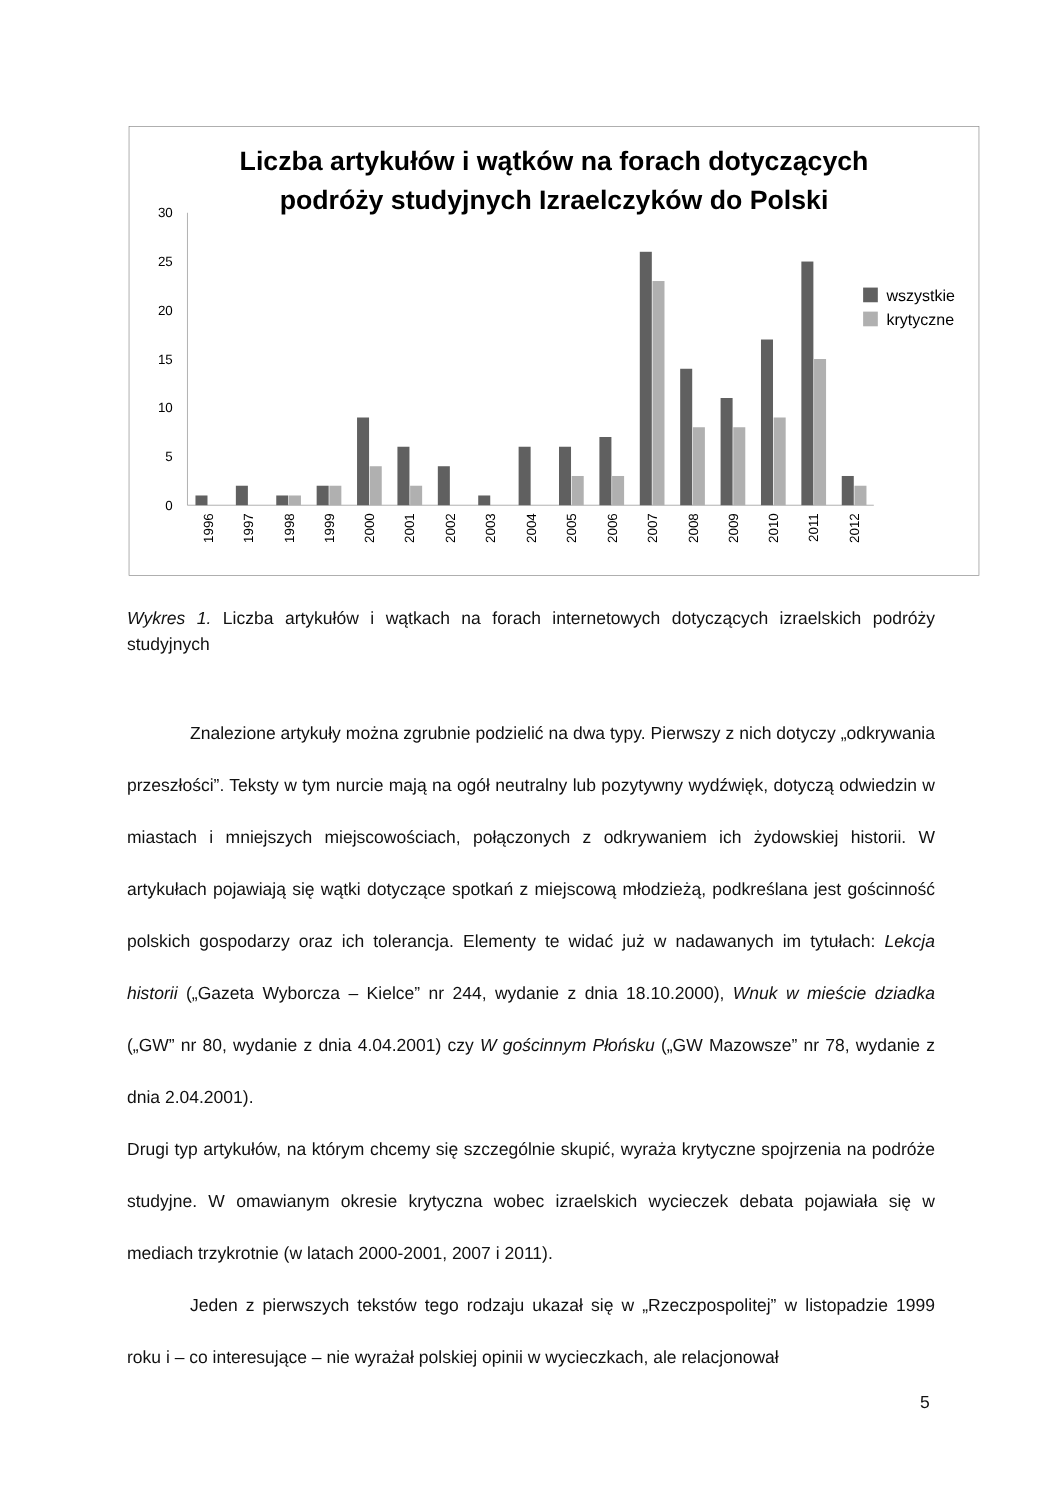Liczba artykułów i wątków na forach dotyczących
podróży studyjnych Izraelczyków do Polski
0
5
10
15
20
25
30
1996
1997
1998
1999
2000
2001
2002
2003
2004
2005
2006
2007
2008
2009
2010
2011
2012
wszystkie
krytyczne
Wykres 1. Liczba artykułów i wątkach na forach internetowych dotyczących izraelskich podróży studyjnych
Znalezione artykuły można zgrubnie podzielić na dwa typy. Pierwszy z nich dotyczy „odkrywania przeszłości”. Teksty w tym nurcie mają na ogół neutralny lub pozytywny wydźwięk, dotyczą odwiedzin w miastach i mniejszych miejscowościach, połączonych z odkrywaniem ich żydowskiej historii. W artykułach pojawiają się wątki dotyczące spotkań z miejscową młodzieżą, podkreślana jest gościnność polskich gospodarzy oraz ich tolerancja. Elementy te widać już w nadawanych im tytułach: Lekcja historii („Gazeta Wyborcza – Kielce” nr 244, wydanie z dnia 18.10.2000), Wnuk w mieście dziadka („GW” nr 80, wydanie z dnia 4.04.2001) czy W gościnnym Płońsku („GW Mazowsze” nr 78, wydanie z dnia 2.04.2001).
Drugi typ artykułów, na którym chcemy się szczególnie skupić, wyraża krytyczne spojrzenia na podróże studyjne. W omawianym okresie krytyczna wobec izraelskich wycieczek debata pojawiała się w mediach trzykrotnie (w latach 2000-2001, 2007 i 2011).
Jeden z pierwszych tekstów tego rodzaju ukazał się w „Rzeczpospolitej” w listopadzie 1999 roku i – co interesujące – nie wyrażał polskiej opinii w wycieczkach, ale relacjonował
5